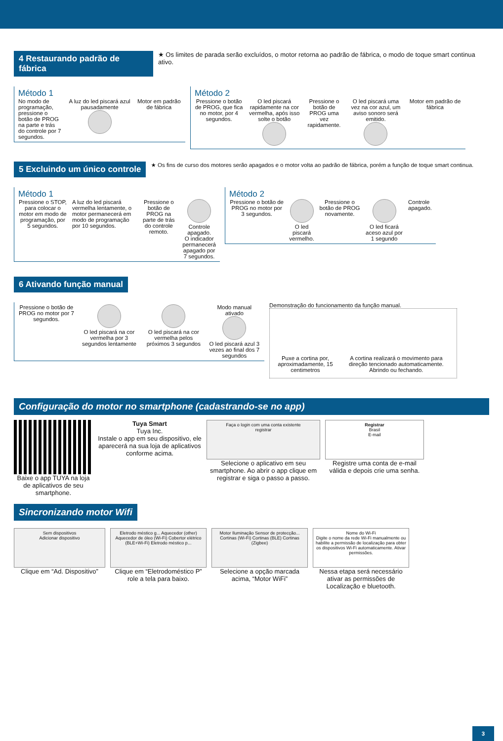4 Restaurando padrão de fábrica ★ Os limites de parada serão excluídos, o motor retorna ao padrão de fábrica, o modo de toque smart continua ativo.
Método 1
No modo de programação, pressione o botão de PROG na parte e trás do controle por 7 segundos.
A luz do led piscará azul pausadamente
Motor em padrão de fábrica
Método 2
Pressione o botão de PROG, que fica no motor, por 4 segundos.
O led piscará rapidamente na cor vermelha, após isso solte o botão
Pressione o botão de PROG uma vez rapidamente.
O led piscará uma vez na cor azul, um aviso sonoro será emitido.
Motor em padrão de fábrica
5 Excluindo um único controle ★ Os fins de curso dos motores serão apagados e o motor volta ao padrão de fábrica, porém a função de toque smart continua.
Método 1
Pressione o STOP, para colocar o motor em modo de programação, por 5 segundos.
A luz do led piscará vermelha lentamente, o motor permanecerá em modo de programação por 10 segundos.
Pressione o botão de PROG na parte de trás do controle remoto.
Controle apagado.
O indicador permanecerá apagado por 7 segundos.
Método 2
Pressione o botão de PROG no motor por 3 segundos.
O led piscará vermelho. Pressione o botão de PROG novamente.
O led ficará aceso azul por 1 segundo
Controle apagado.
6 Ativando função manual
Pressione o botão de PROG no motor por 7 segundos.
O led piscará na cor vermelha por 3 segundos lentamente
O led piscará na cor vermelha pelos próximos 3 segundos
Modo manual ativado
O led piscará azul 3 vezes ao final dos 7 segundos
Demonstração do funcionamento da função manual.
Puxe a cortina por, aproximadamente, 15 centimetros
A cortina realizará o movimento para direção tencionado automaticamente. Abrindo ou fechando.
Configuração do motor no smartphone (cadastrando-se no app)
Baixe o app TUYA na loja de aplicativos de seu smartphone.
Tuya Smart
Tuya Inc.
Instale o app em seu dispositivo, ele aparecerá na sua loja de aplicativos conforme acima.
Faça o login com uma conta existente
registrar
Selecione o aplicativo em seu smartphone. Ao abrir o app clique em registrar e siga o passo a passo.
Registrar
Brasil
E-mail
Registre uma conta de e-mail válida e depois crie uma senha.
Sincronizando motor Wifi
Sem dispositivos
Adicionar dispositivo
Clique em “Ad. Dispositivo”
Eletrodo méstico g... Aquecedor (other) Aquecedor de óleo (Wi-Fi) Cobertor elétrico (BLE+Wi-Fi) Eletrodo méstico p...
Clique em “Eletrodoméstico P” role a tela para baixo.
Motor Iluminação Sensor de protecção... Cortinas (Wi-Fi) Cortinas (BLE) Cortinas (Zigbee)
Selecione a opção marcada acima, “Motor WiFi”
Nome do Wi-Fi
Digite o nome da rede Wi-Fi manualmente ou habilite a permissão de localização para obter os dispositivos Wi-Fi automaticamente. Ativar permissões.
Nessa etapa será necessário ativar as permissões de Localização e bluetooth.
3